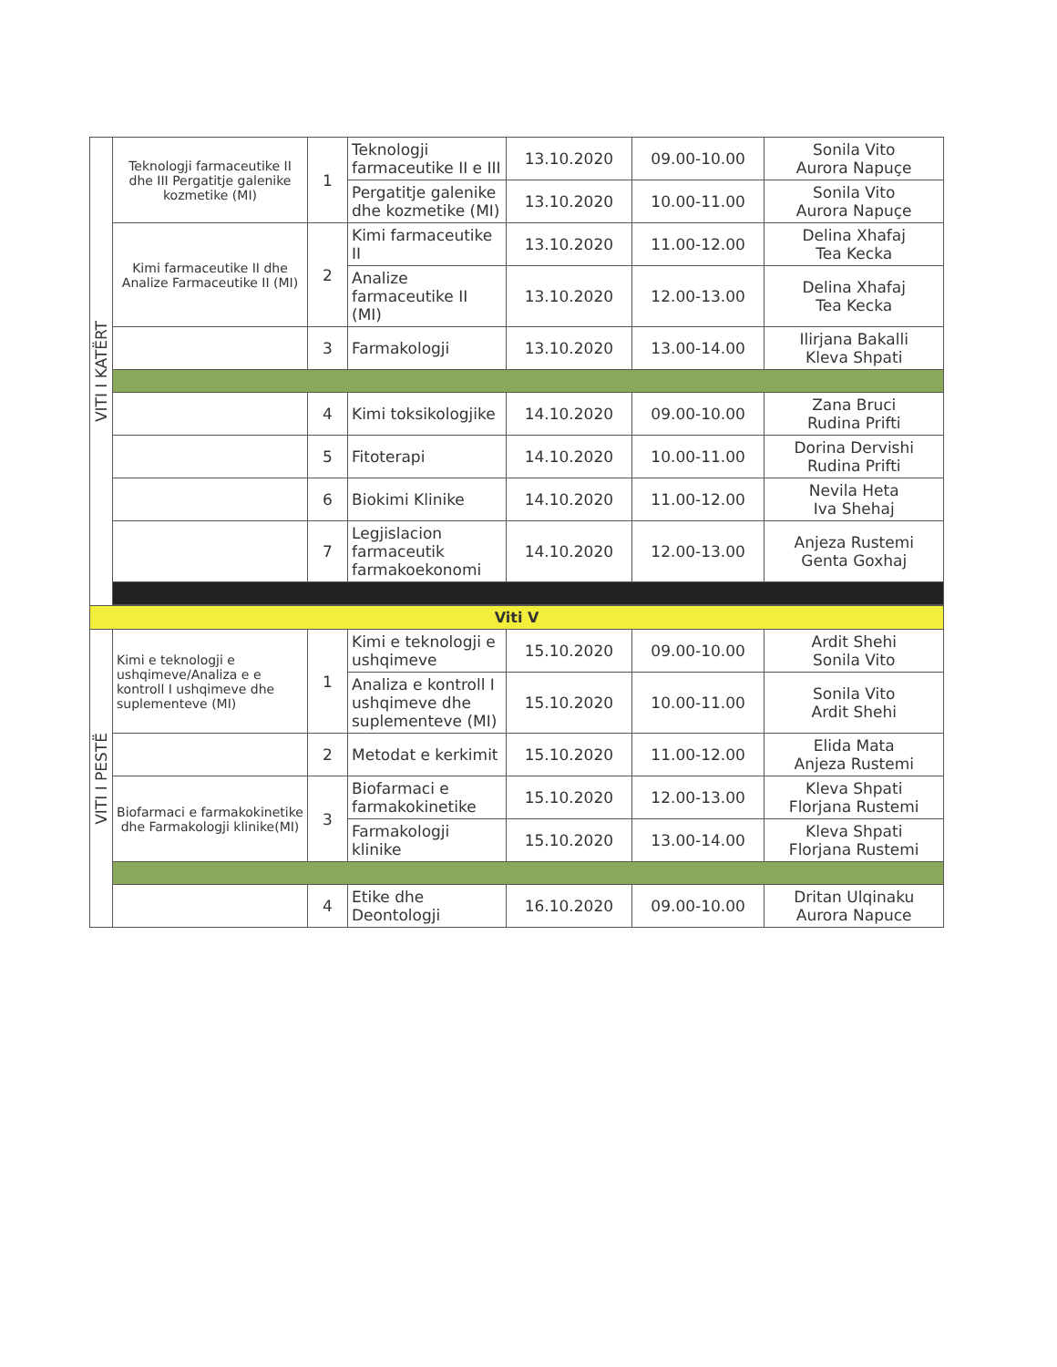| VITI I KATËRT | Teknologji farmaceutike II dhe III Pergatitje galenike kozmetike (MI) | 1 | Teknologji farmaceutike II e III | 13.10.2020 | 09.00-10.00 | Sonila Vito Aurora Napuçe |
| | | | Pergatitje galenike dhe kozmetike (MI) | 13.10.2020 | 10.00-11.00 | Sonila Vito Aurora Napuçe |
| | Kimi farmaceutike II dhe Analize Farmaceutike II (MI) | 2 | Kimi farmaceutike II | 13.10.2020 | 11.00-12.00 | Delina Xhafaj Tea Kecka |
| | | | Analize farmaceutike II (MI) | 13.10.2020 | 12.00-13.00 | Delina Xhafaj Tea Kecka |
| | | 3 | Farmakologji | 13.10.2020 | 13.00-14.00 | Ilirjana Bakalli Kleva Shpati |
| | | 4 | Kimi toksikologjike | 14.10.2020 | 09.00-10.00 | Zana Bruci Rudina Prifti |
| | | 5 | Fitoterapi | 14.10.2020 | 10.00-11.00 | Dorina Dervishi Rudina Prifti |
| | | 6 | Biokimi Klinike | 14.10.2020 | 11.00-12.00 | Nevila Heta Iva Shehaj |
| | | 7 | Legjislacion farmaceutik farmakoekonomi | 14.10.2020 | 12.00-13.00 | Anjeza Rustemi Genta Goxhaj |
| Viti V | | | | | | |
| VITI I PESTË | Kimi e teknologji e ushqimeve/Analiza e e kontroll I ushqimeve dhe suplementeve (MI) | 1 | Kimi e teknologji e ushqimeve | 15.10.2020 | 09.00-10.00 | Ardit Shehi Sonila Vito |
| | | | Analiza e kontroll I ushqimeve dhe suplementeve (MI) | 15.10.2020 | 10.00-11.00 | Sonila Vito Ardit Shehi |
| | | 2 | Metodat e kerkimit | 15.10.2020 | 11.00-12.00 | Elida Mata Anjeza Rustemi |
| | Biofarmaci e farmakokinetike dhe Farmakologji klinike(MI) | 3 | Biofarmaci e farmakokinetike | 15.10.2020 | 12.00-13.00 | Kleva Shpati Florjana Rustemi |
| | | | Farmakologji klinike | 15.10.2020 | 13.00-14.00 | Kleva Shpati Florjana Rustemi |
| | | 4 | Etike dhe Deontologji | 16.10.2020 | 09.00-10.00 | Dritan Ulqinaku Aurora Napuce |